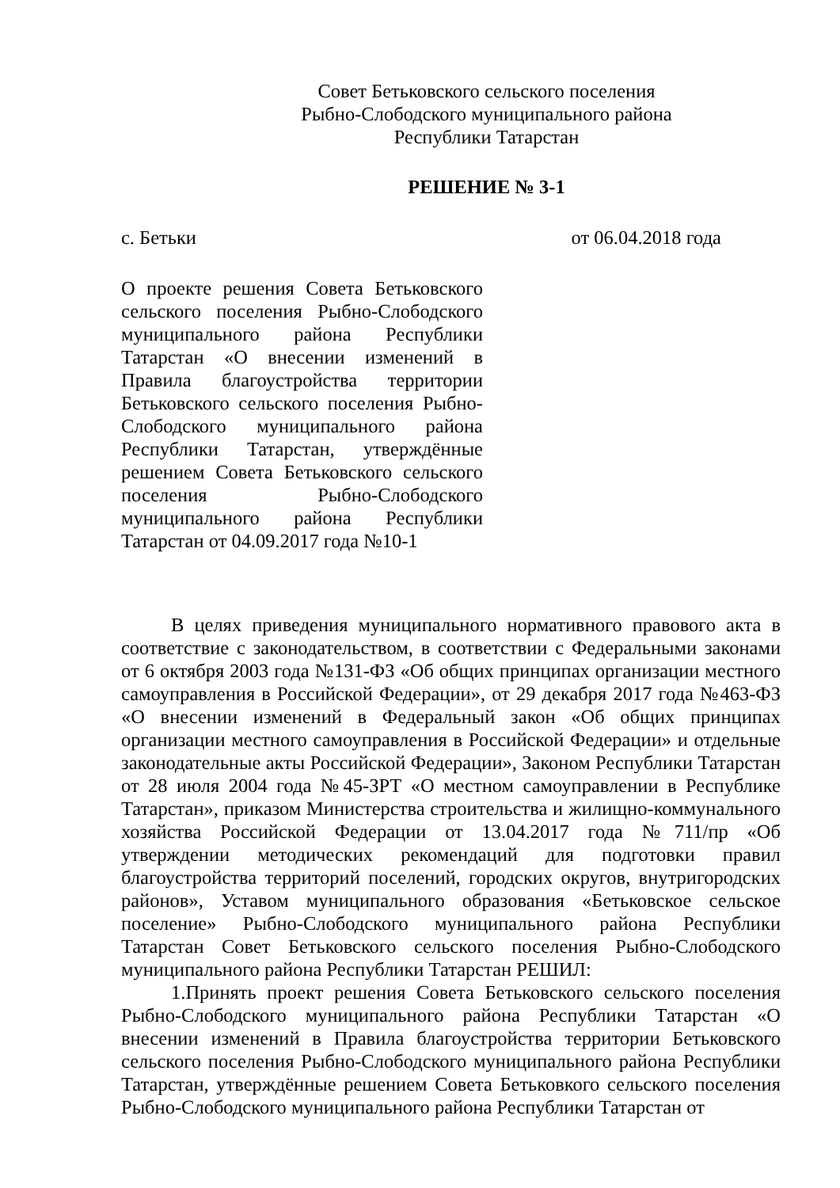Совет Бетьковского сельского поселения
Рыбно-Слободского муниципального района
Республики Татарстан
РЕШЕНИЕ № 3-1
с. Бетьки от 06.04.2018 года
О проекте решения Совета Бетьковского сельского поселения Рыбно-Слободского муниципального района Республики Татарстан «О внесении изменений в Правила благоустройства территории Бетьковского сельского поселения Рыбно-Слободского муниципального района Республики Татарстан, утверждённые решением Совета Бетьковского сельского поселения Рыбно-Слободского муниципального района Республики Татарстан от 04.09.2017 года №10-1
В целях приведения муниципального нормативного правового акта в соответствие с законодательством, в соответствии с Федеральными законами от 6 октября 2003 года №131-ФЗ «Об общих принципах организации местного самоуправления в Российской Федерации», от 29 декабря 2017 года №463-ФЗ «О внесении изменений в Федеральный закон «Об общих принципах организации местного самоуправления в Российской Федерации» и отдельные законодательные акты Российской Федерации», Законом Республики Татарстан от 28 июля 2004 года №45-ЗРТ «О местном самоуправлении в Республике Татарстан», приказом Министерства строительства и жилищно-коммунального хозяйства Российской Федерации от 13.04.2017 года №711/пр «Об утверждении методических рекомендаций для подготовки правил благоустройства территорий поселений, городских округов, внутригородских районов», Уставом муниципального образования «Бетьковское сельское поселение» Рыбно-Слободского муниципального района Республики Татарстан Совет Бетьковского сельского поселения Рыбно-Слободского муниципального района Республики Татарстан РЕШИЛ:
1.Принять проект решения Совета Бетьковского сельского поселения Рыбно-Слободского муниципального района Республики Татарстан «О внесении изменений в Правила благоустройства территории Бетьковского сельского поселения Рыбно-Слободского муниципального района Республики Татарстан, утверждённые решением Совета Бетьковкого сельского поселения Рыбно-Слободского муниципального района Республики Татарстан от